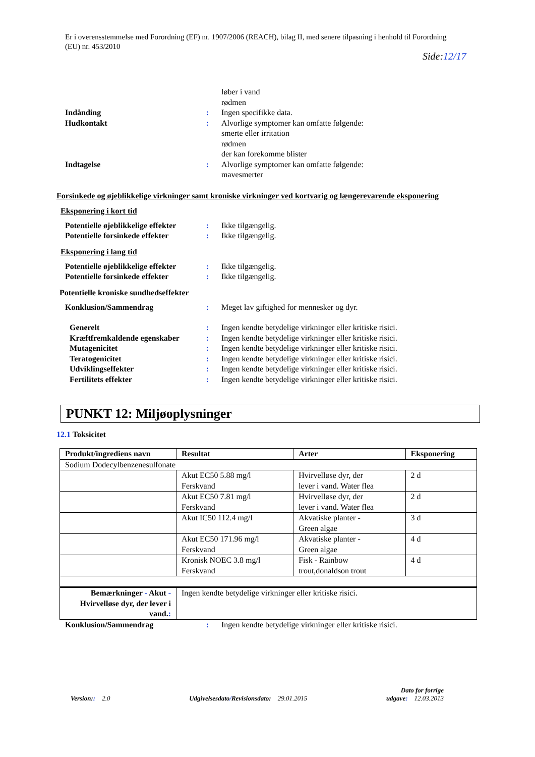Er i overensstemmelse med Forordning (EF) nr. 1907/2006 (REACH), bilag II, med senere tilpasning i henhold til Forordning (EU) nr. 453/2010
Side:12/17
løber i vand
rødmen
Indånding : Ingen specifikke data.
Hudkontakt : Alvorlige symptomer kan omfatte følgende:
smerte eller irritation
rødmen
der kan forekomme blister
Indtagelse : Alvorlige symptomer kan omfatte følgende:
mavesmerter
Forsinkede og øjeblikkelige virkninger samt kroniske virkninger ved kortvarig og længerevarende eksponering
Eksponering i kort tid
Potentielle øjeblikkelige effekter
: Ikke tilgængelig.
Potentielle forsinkede effekter
: Ikke tilgængelig.
Eksponering i lang tid
Potentielle øjeblikkelige effekter
: Ikke tilgængelig.
Potentielle forsinkede effekter
: Ikke tilgængelig.
Potentielle kroniske sundhedseffekter
Konklusion/Sammendrag : Meget lav giftighed for mennesker og dyr.
Generelt : Ingen kendte betydelige virkninger eller kritiske risici.
Kræftfremkaldende egenskaber : Ingen kendte betydelige virkninger eller kritiske risici.
Mutagenicitet : Ingen kendte betydelige virkninger eller kritiske risici.
Teratogenicitet : Ingen kendte betydelige virkninger eller kritiske risici.
Udviklingseffekter : Ingen kendte betydelige virkninger eller kritiske risici.
Fertilitets effekter : Ingen kendte betydelige virkninger eller kritiske risici.
PUNKT 12: Miljøoplysninger
12.1 Toksicitet
| Produkt/ingrediens navn | Resultat | Arter | Eksponering |
| --- | --- | --- | --- |
| Sodium Dodecylbenzenesulfonate | | | |
| | Akut EC50 5.88 mg/l Ferskvand | Hvirvelløse dyr, der lever i vand. Water flea | 2 d |
| | Akut EC50 7.81 mg/l Ferskvand | Hvirvelløse dyr, der lever i vand. Water flea | 2 d |
| | Akut IC50 112.4 mg/l | Akvatiske planter - Green algae | 3 d |
| | Akut EC50 171.96 mg/l Ferskvand | Akvatiske planter - Green algae | 4 d |
| | Kronisk NOEC 3.8 mg/l Ferskvand | Fisk - Rainbow trout,donaldson trout | 4 d |
| Bemærkninger - Akut - Hvirvelløse dyr, der lever i vand. : | Ingen kendte betydelige virkninger eller kritiske risici. | | |
Konklusion/Sammendrag : Ingen kendte betydelige virkninger eller kritiske risici.
Version:: 2.0
Udgivelsesdato/Revisionsdato: 29.01.2015
Dato for forrige
udgave: 12.03.2013